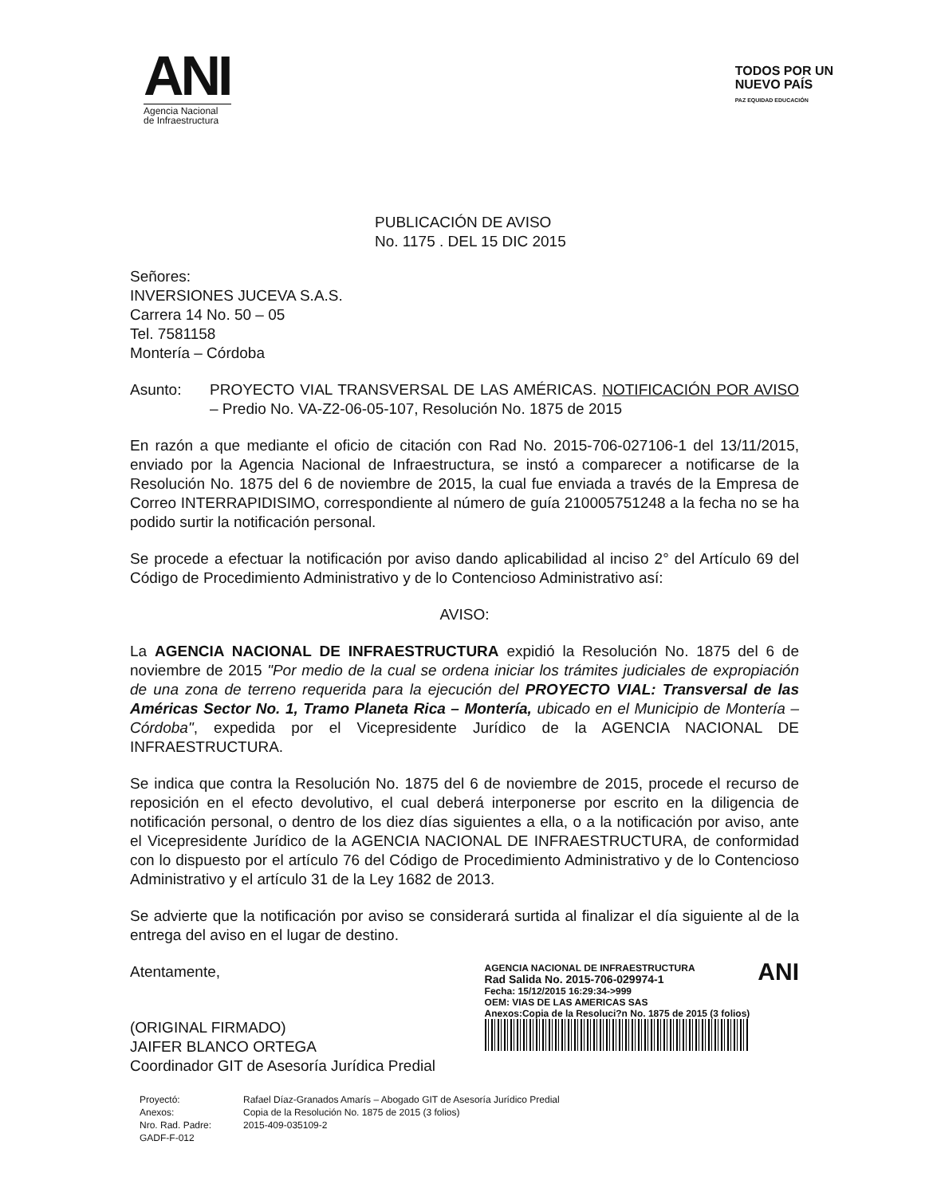ANI
Agencia Nacional de Infraestructura
TODOS POR UN
NUEVO PAÍS
PAZ EQUIDAD EDUCACIÓN
PUBLICACIÓN DE AVISO
No. 1175 . DEL 15 DIC 2015
Señores:
INVERSIONES JUCEVA S.A.S.
Carrera 14 No. 50 – 05
Tel. 7581158
Montería – Córdoba
Asunto: PROYECTO VIAL TRANSVERSAL DE LAS AMÉRICAS. NOTIFICACIÓN POR AVISO – Predio No. VA-Z2-06-05-107, Resolución No. 1875 de 2015
En razón a que mediante el oficio de citación con Rad No. 2015-706-027106-1 del 13/11/2015, enviado por la Agencia Nacional de Infraestructura, se instó a comparecer a notificarse de la Resolución No. 1875 del 6 de noviembre de 2015, la cual fue enviada a través de la Empresa de Correo INTERRAPIDISIMO, correspondiente al número de guía 210005751248 a la fecha no se ha podido surtir la notificación personal.
Se procede a efectuar la notificación por aviso dando aplicabilidad al inciso 2° del Artículo 69 del Código de Procedimiento Administrativo y de lo Contencioso Administrativo así:
AVISO:
La AGENCIA NACIONAL DE INFRAESTRUCTURA expidió la Resolución No. 1875 del 6 de noviembre de 2015 "Por medio de la cual se ordena iniciar los trámites judiciales de expropiación de una zona de terreno requerida para la ejecución del PROYECTO VIAL: Transversal de las Américas Sector No. 1, Tramo Planeta Rica – Montería, ubicado en el Municipio de Montería – Córdoba", expedida por el Vicepresidente Jurídico de la AGENCIA NACIONAL DE INFRAESTRUCTURA.
Se indica que contra la Resolución No. 1875 del 6 de noviembre de 2015, procede el recurso de reposición en el efecto devolutivo, el cual deberá interponerse por escrito en la diligencia de notificación personal, o dentro de los diez días siguientes a ella, o a la notificación por aviso, ante el Vicepresidente Jurídico de la AGENCIA NACIONAL DE INFRAESTRUCTURA, de conformidad con lo dispuesto por el artículo 76 del Código de Procedimiento Administrativo y de lo Contencioso Administrativo y el artículo 31 de la Ley 1682 de 2013.
Se advierte que la notificación por aviso se considerará surtida al finalizar el día siguiente al de la entrega del aviso en el lugar de destino.
Atentamente,
(ORIGINAL FIRMADO)
JAIFER BLANCO ORTEGA
Coordinador GIT de Asesoría Jurídica Predial
AGENCIA NACIONAL DE INFRAESTRUCTURA
Rad Salida No. 2015-706-029974-1
Fecha: 15/12/2015 16:29:34->999
OEM: VIAS DE LAS AMERICAS SAS
Anexos:Copia de la Resoluci?n No. 1875 de 2015 (3 folios)
ANI
Proyectó: Rafael Díaz-Granados Amarís – Abogado GIT de Asesoría Jurídico Predial Anexos: Copia de la Resolución No. 1875 de 2015 (3 folios) Nro. Rad. Padre: 2015-409-035109-2 GADF-F-012